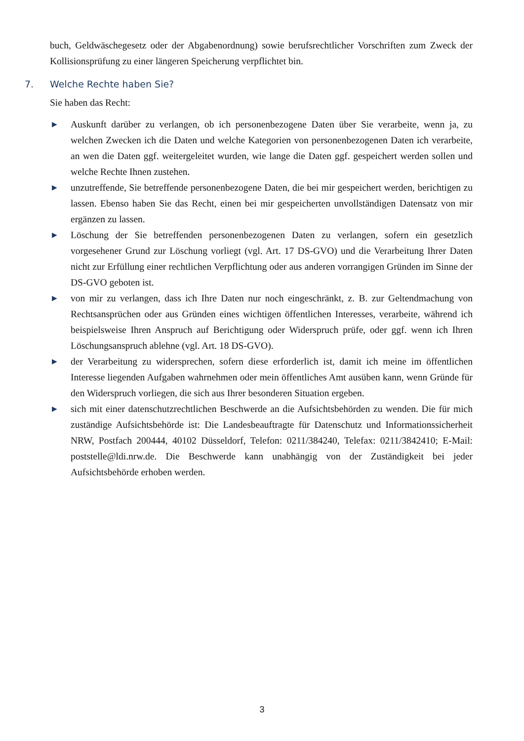buch, Geldwäschegesetz oder der Abgabenordnung) sowie berufsrechtlicher Vorschriften zum Zweck der Kollisionsprüfung zu einer längeren Speicherung verpflichtet bin.
7. Welche Rechte haben Sie?
Sie haben das Recht:
▶ Auskunft darüber zu verlangen, ob ich personenbezogene Daten über Sie verarbeite, wenn ja, zu welchen Zwecken ich die Daten und welche Kategorien von personenbezogenen Daten ich verarbeite, an wen die Daten ggf. weitergeleitet wurden, wie lange die Daten ggf. gespeichert werden sollen und welche Rechte Ihnen zustehen.
▶ unzutreffende, Sie betreffende personenbezogene Daten, die bei mir gespeichert werden, berichtigen zu lassen. Ebenso haben Sie das Recht, einen bei mir gespeicherten unvollständigen Datensatz von mir ergänzen zu lassen.
▶ Löschung der Sie betreffenden personenbezogenen Daten zu verlangen, sofern ein gesetzlich vorgesehener Grund zur Löschung vorliegt (vgl. Art. 17 DS-GVO) und die Verarbeitung Ihrer Daten nicht zur Erfüllung einer rechtlichen Verpflichtung oder aus anderen vorrangigen Gründen im Sinne der DS-GVO geboten ist.
▶ von mir zu verlangen, dass ich Ihre Daten nur noch eingeschränkt, z. B. zur Geltendmachung von Rechtsansprüchen oder aus Gründen eines wichtigen öffentlichen Interesses, verarbeite, während ich beispielsweise Ihren Anspruch auf Berichtigung oder Widerspruch prüfe, oder ggf. wenn ich Ihren Löschungsanspruch ablehne (vgl. Art. 18 DS-GVO).
▶ der Verarbeitung zu widersprechen, sofern diese erforderlich ist, damit ich meine im öffentlichen Interesse liegenden Aufgaben wahrnehmen oder mein öffentliches Amt ausüben kann, wenn Gründe für den Widerspruch vorliegen, die sich aus Ihrer besonderen Situation ergeben.
▶ sich mit einer datenschutzrechtlichen Beschwerde an die Aufsichtsbehörden zu wenden. Die für mich zuständige Aufsichtsbehörde ist: Die Landesbeauftragte für Datenschutz und Informationssicherheit NRW, Postfach 200444, 40102 Düsseldorf, Telefon: 0211/384240, Telefax: 0211/3842410; E-Mail: poststelle@ldi.nrw.de. Die Beschwerde kann unabhängig von der Zuständigkeit bei jeder Aufsichtsbehörde erhoben werden.
3